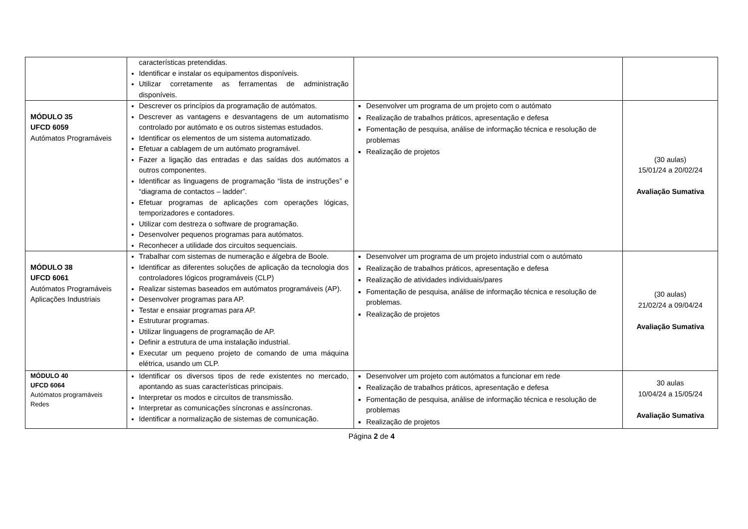| | características pretendidas. Identificar e instalar os equipamentos disponíveis. Utilizar corretamente as ferramentas de administração disponíveis. | | |
| MÓDULO 35 UFCD 6059 Autómatos Programáveis | Descrever os princípios da programação de autómatos. Descrever as vantagens e desvantagens de um automatismo controlado por autómato e os outros sistemas estudados. Identificar os elementos de um sistema automatizado. Efetuar a cablagem de um autómato programável. Fazer a ligação das entradas e das saídas dos autómatos a outros componentes. Identificar as linguagens de programação “lista de instruções” e “diagrama de contactos – ladder”. Efetuar programas de aplicações com operações lógicas, temporizadores e contadores. Utilizar com destreza o software de programação. Desenvolver pequenos programas para autómatos. Reconhecer a utilidade dos circuitos sequenciais. | Desenvolver um programa de um projeto com o autómato Realização de trabalhos práticos, apresentação e defesa Fomentação de pesquisa, análise de informação técnica e resolução de problemas Realização de projetos | (30 aulas) 15/01/24 a 20/02/24 Avaliação Sumativa |
| MÓDULO 38 UFCD 6061 Autómatos Programáveis Aplicações Industriais | Trabalhar com sistemas de numeração e álgebra de Boole. Identificar as diferentes soluções de aplicação da tecnologia dos controladores lógicos programáveis (CLP) Realizar sistemas baseados em autómatos programáveis (AP). Desenvolver programas para AP. Testar e ensaiar programas para AP. Estruturar programas. Utilizar linguagens de programação de AP. Definir a estrutura de uma instalação industrial. Executar um pequeno projeto de comando de uma máquina elétrica, usando um CLP. | Desenvolver um programa de um projeto industrial com o autómato Realização de trabalhos práticos, apresentação e defesa Realização de atividades individuais/pares Fomentação de pesquisa, análise de informação técnica e resolução de problemas. Realização de projetos | (30 aulas) 21/02/24 a 09/04/24 Avaliação Sumativa |
| MÓDULO 40 UFCD 6064 Autómatos programáveis Redes | Identificar os diversos tipos de rede existentes no mercado, apontando as suas características principais. Interpretar os modos e circuitos de transmissão. Interpretar as comunicações síncronas e assíncronas. Identificar a normalização de sistemas de comunicação. | Desenvolver um projeto com autómatos a funcionar em rede Realização de trabalhos práticos, apresentação e defesa Fomentação de pesquisa, análise de informação técnica e resolução de problemas Realização de projetos | 30 aulas 10/04/24 a 15/05/24 Avaliação Sumativa |
Página 2 de 4